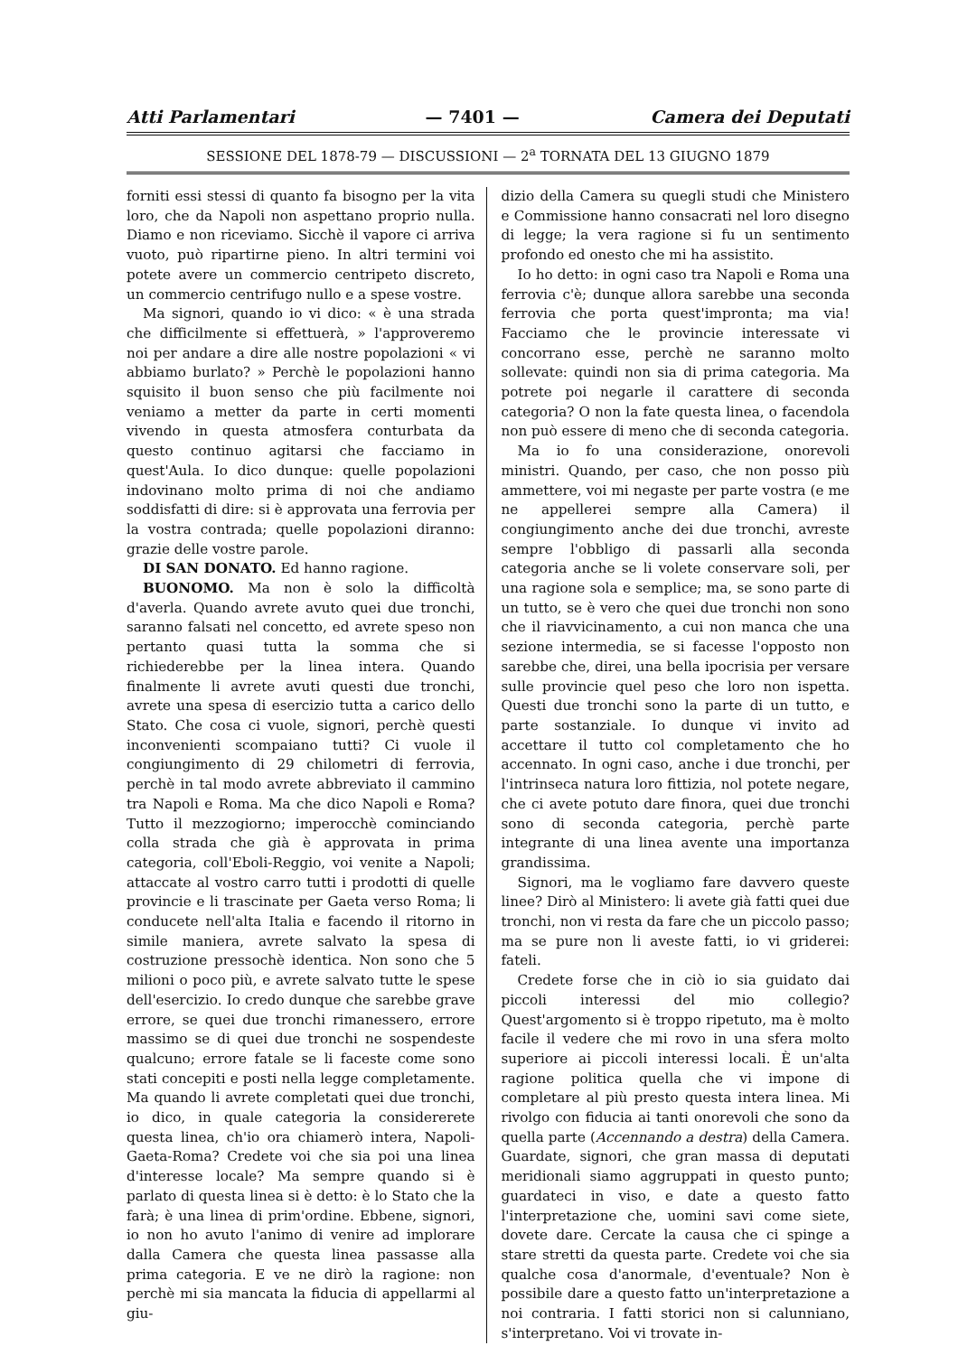Atti Parlamentari — 7401 — Camera dei Deputati
SESSIONE DEL 1878-79 — DISCUSSIONI — 2<sup>a</sup> TORNATA DEL 13 GIUGNO 1879
forniti essi stessi di quanto fa bisogno per la vita loro, che da Napoli non aspettano proprio nulla. Diamo e non riceviamo. Sicchè il vapore ci arriva vuoto, può ripartirne pieno. In altri termini voi potete avere un commercio centripeto discreto, un commercio centrifugo nullo e a spese vostre.
Ma signori, quando io vi dico: « è una strada che difficilmente si effettuerà, » l'approveremo noi per andare a dire alle nostre popolazioni « vi abbiamo burlato? » Perchè le popolazioni hanno squisito il buon senso che più facilmente noi veniamo a metter da parte in certi momenti vivendo in questa atmosfera conturbata da questo continuo agitarsi che facciamo in quest'Aula. Io dico dunque: quelle popolazioni indovinano molto prima di noi che andiamo soddisfatti di dire: si è approvata una ferrovia per la vostra contrada; quelle popolazioni diranno: grazie delle vostre parole.
DI SAN DONATO. Ed hanno ragione.
BUONOMO. Ma non è solo la difficoltà d'averla. Quando avrete avuto quei due tronchi, saranno falsati nel concetto, ed avrete speso non pertanto quasi tutta la somma che si richiederebbe per la linea intera. Quando finalmente li avrete avuti questi due tronchi, avrete una spesa di esercizio tutta a carico dello Stato. Che cosa ci vuole, signori, perchè questi inconvenienti scompaiano tutti? Ci vuole il congiungimento di 29 chilometri di ferrovia, perchè in tal modo avrete abbreviato il cammino tra Napoli e Roma. Ma che dico Napoli e Roma? Tutto il mezzogiorno; imperocchè cominciando colla strada che già è approvata in prima categoria, coll'Eboli-Reggio, voi venite a Napoli; attaccate al vostro carro tutti i prodotti di quelle provincie e li trascinate per Gaeta verso Roma; li conducete nell'alta Italia e facendo il ritorno in simile maniera, avrete salvato la spesa di costruzione pressochè identica. Non sono che 5 milioni o poco più, e avrete salvato tutte le spese dell'esercizio. Io credo dunque che sarebbe grave errore, se quei due tronchi rimanessero, errore massimo se di quei due tronchi ne sospendeste qualcuno; errore fatale se li faceste come sono stati concepiti e posti nella legge completamente. Ma quando li avrete completati quei due tronchi, io dico, in quale categoria la considererete questa linea, ch'io ora chiamerò intera, Napoli-Gaeta-Roma? Credete voi che sia poi una linea d'interesse locale? Ma sempre quando si è parlato di questa linea si è detto: è lo Stato che la farà; è una linea di prim'ordine. Ebbene, signori, io non ho avuto l'animo di venire ad implorare dalla Camera che questa linea passasse alla prima categoria. E ve ne dirò la ragione: non perchè mi sia mancata la fiducia di appellarmi al giu-
dizio della Camera su quegli studi che Ministero e Commissione hanno consacrati nel loro disegno di legge; la vera ragione si fu un sentimento profondo ed onesto che mi ha assistito.
Io ho detto: in ogni caso tra Napoli e Roma una ferrovia c'è; dunque allora sarebbe una seconda ferrovia che porta quest'impronta; ma via! Facciamo che le provincie interessate vi concorrano esse, perchè ne saranno molto sollevate: quindi non sia di prima categoria. Ma potrete poi negarle il carattere di seconda categoria? O non la fate questa linea, o facendola non può essere di meno che di seconda categoria.
Ma io fo una considerazione, onorevoli ministri. Quando, per caso, che non posso più ammettere, voi mi negaste per parte vostra (e me ne appellerei sempre alla Camera) il congiungimento anche dei due tronchi, avreste sempre l'obbligo di passarli alla seconda categoria anche se li volete conservare soli, per una ragione sola e semplice; ma, se sono parte di un tutto, se è vero che quei due tronchi non sono che il riavvicinamento, a cui non manca che una sezione intermedia, se si facesse l'opposto non sarebbe che, direi, una bella ipocrisia per versare sulle provincie quel peso che loro non ispetta. Questi due tronchi sono la parte di un tutto, e parte sostanziale. Io dunque vi invito ad accettare il tutto col completamento che ho accennato. In ogni caso, anche i due tronchi, per l'intrinseca natura loro fittizia, nol potete negare, che ci avete potuto dare finora, quei due tronchi sono di seconda categoria, perchè parte integrante di una linea avente una importanza grandissima.
Signori, ma le vogliamo fare davvero queste linee? Dirò al Ministero: li avete già fatti quei due tronchi, non vi resta da fare che un piccolo passo; ma se pure non li aveste fatti, io vi griderei: fateli.
Credete forse che in ciò io sia guidato dai piccoli interessi del mio collegio? Quest'argomento si è troppo ripetuto, ma è molto facile il vedere che mi rovo in una sfera molto superiore ai piccoli interessi locali. È un'alta ragione politica quella che vi impone di completare al più presto questa intera linea. Mi rivolgo con fiducia ai tanti onorevoli che sono da quella parte (Accennando a destra) della Camera. Guardate, signori, che gran massa di deputati meridionali siamo aggruppati in questo punto; guardateci in viso, e date a questo fatto l'interpretazione che, uomini savi come siete, dovete dare. Cercate la causa che ci spinge a stare stretti da questa parte. Credete voi che sia qualche cosa d'anormale, d'eventuale? Non è possibile dare a questo fatto un'interpretazione a noi contraria. I fatti storici non si calunniano, s'interpretano. Voi vi trovate in-